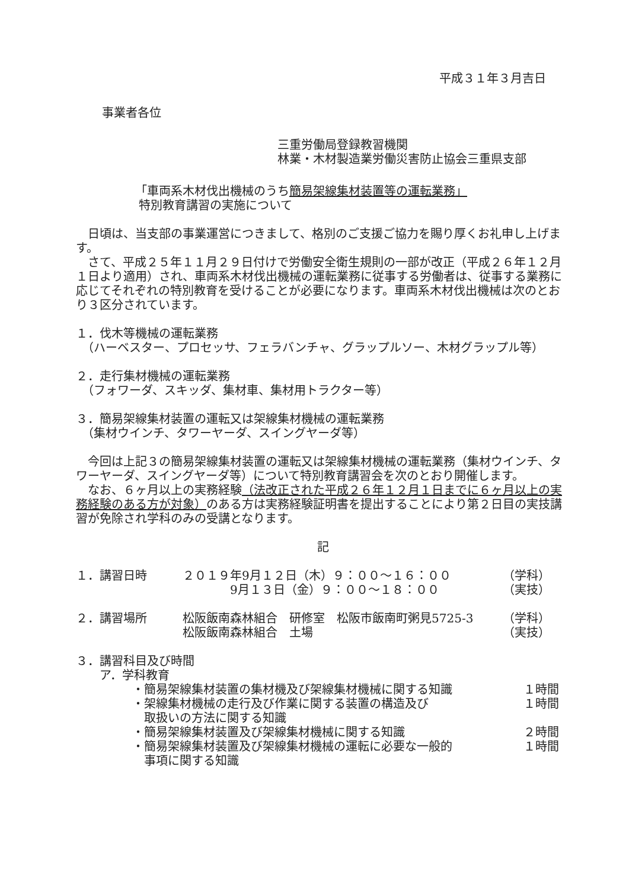平成３１年３月吉日
事業者各位
三重労働局登録教習機関
林業・木材製造業労働災害防止協会三重県支部
「車両系木材伐出機械のうち簡易架線集材装置等の運転業務」
特別教育講習の実施について
　日頃は、当支部の事業運営につきまして、格別のご支援ご協力を賜り厚くお礼申し上げます。
　さて、平成２５年１１月２９日付けで労働安全衛生規則の一部が改正（平成２６年１２月１日より適用）され、車両系木材伐出機械の運転業務に従事する労働者は、従事する業務に応じてそれぞれの特別教育を受けることが必要になります。車両系木材伐出機械は次のとおり３区分されています。
１．伐木等機械の運転業務
　（ハーベスター、プロセッサ、フェラバンチャ、グラップルソー、木材グラップル等）
２．走行集材機械の運転業務
　（フォワーダ、スキッダ、集材車、集材用トラクター等）
３．簡易架線集材装置の運転又は架線集材機械の運転業務
　（集材ウインチ、タワーヤーダ、スイングヤーダ等）
　今回は上記３の簡易架線集材装置の運転又は架線集材機械の運転業務（集材ウインチ、タワーヤーダ、スイングヤーダ等）について特別教育講習会を次のとおり開催します。
　なお、６ヶ月以上の実務経験（法改正された平成２６年１２月１日までに６ヶ月以上の実務経験のある方が対象）のある方は実務経験証明書を提出することにより第２日目の実技講習が免除され学科のみの受講となります。
記
| １．講習日時 | ２０１９年9月１２日（木）９：００～１６：００ | （学科） |
| | 9月１３日（金）９：００～１８：００ | （実技） |
| ２．講習場所 | 松阪飯南森林組合 研修室 松阪市飯南町粥見5725-3 | （学科） |
| | 松阪飯南森林組合 土場 | （実技） |
３．講習科目及び時間
　　ア．学科教育
| ・簡易架線集材装置の集材機及び架線集材機械に関する知識 | １時間 |
| ・架線集材機械の走行及び作業に関する装置の構造及び 取扱いの方法に関する知識 | １時間 |
| ・簡易架線集材装置及び架線集材機械に関する知識 | ２時間 |
| ・簡易架線集材装置及び架線集材機械の運転に必要な一般的 事項に関する知識 | １時間 |